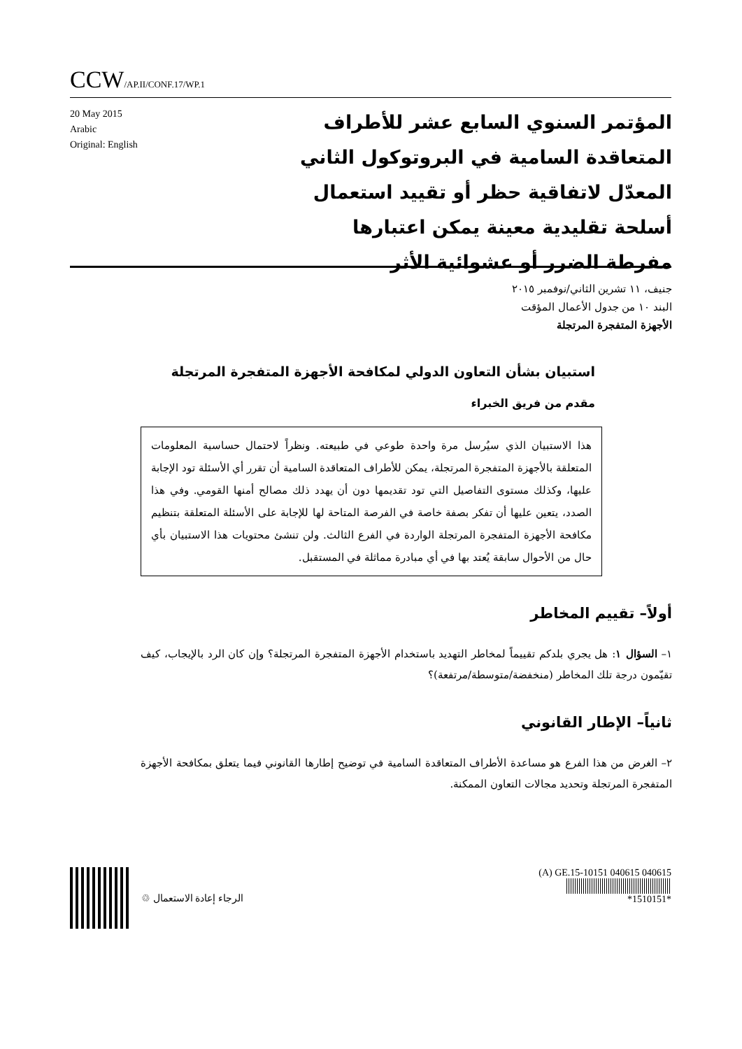CCW/AP.II/CONF.17/WP.1
20 May 2015
Arabic
Original: English
المؤتمر السنوي السابع عشر للأطراف المتعاقدة السامية في البروتوكول الثاني المعدّل لاتفاقية حظر أو تقييد استعمال أسلحة تقليدية معينة يمكن اعتبارها مفرطة الضرر أو عشوائية الأثر
جنيف، ١١ تشرين الثاني/نوفمبر ٢٠١٥
البند ١٠ من جدول الأعمال المؤقت
الأجهزة المتفجرة المرتجلة
استبيان بشأن التعاون الدولي لمكافحة الأجهزة المتفجرة المرتجلة
مقدم من فريق الخبراء
هذا الاستبيان الذي سيُرسل مرة واحدة طوعي في طبيعته. ونظراً لاحتمال حساسية المعلومات المتعلقة بالأجهزة المتفجرة المرتجلة، يمكن للأطراف المتعاقدة السامية أن تقرر أي الأسئلة تود الإجابة عليها، وكذلك مستوى التفاصيل التي تود تقديمها دون أن يهدد ذلك مصالح أمنها القومي. وفي هذا الصدد، يتعين عليها أن تفكر بصفة خاصة في الفرصة المتاحة لها للإجابة على الأسئلة المتعلقة بتنظيم مكافحة الأجهزة المتفجرة المرتجلة الواردة في الفرع الثالث. ولن تنشئ محتويات هذا الاستبيان بأي حال من الأحوال سابقة يُعتد بها في أي مبادرة مماثلة في المستقبل.
أولاً– تقييم المخاطر
١– السؤال ١: هل يجري بلدكم تقييماً لمخاطر التهديد باستخدام الأجهزة المتفجرة المرتجلة؟ وإن كان الرد بالإيجاب، كيف تقيّمون درجة تلك المخاطر (منخفضة/متوسطة/مرتفعة)؟
ثانياً– الإطار القانوني
٢– الغرض من هذا الفرع هو مساعدة الأطراف المتعاقدة السامية في توضيح إطارها القانوني فيما يتعلق بمكافحة الأجهزة المتفجرة المرتجلة وتحديد مجالات التعاون الممكنة.
الرجاء إعادة الاستعمال ♲ (A) GE.15-10151 040615 040615
*1510151*